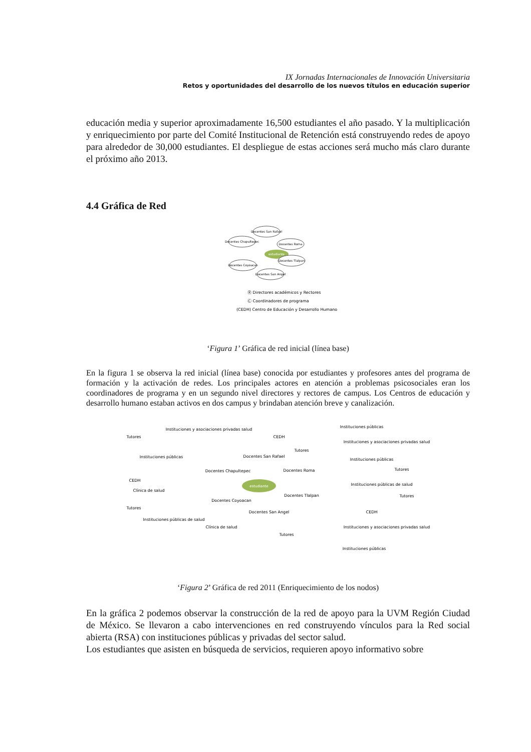IX Jornadas Internacionales de Innovación Universitaria
Retos y oportunidades del desarrollo de los nuevos títulos en educación superior
educación media y superior aproximadamente 16,500 estudiantes el año pasado. Y la multiplicación y enriquecimiento por parte del Comité Institucional de Retención está construyendo redes de apoyo para alrededor de 30,000 estudiantes. El despliegue de estas acciones será mucho más claro durante el próximo año 2013.
4.4 Gráfica de Red
Docentes San Rafael
Docentes Chapultepec
Docentes Roma
Docentes Coyoacan
Docentes Tlalpan
Docentes San Angel
estudiante
Ⓡ Directores académicos y Rectores
Ⓒ Coordinadores de programa
(CEDH) Centro de Educación y Desarrollo Humano
‘Figura 1’ Gráfica de red inicial (línea base)
En la figura 1 se observa la red inicial (línea base) conocida por estudiantes y profesores antes del programa de formación y la activación de redes. Los principales actores en atención a problemas psicosociales eran los coordinadores de programa y en un segundo nivel directores y rectores de campus. Los Centros de educación y desarrollo humano estaban activos en dos campus y brindaban atención breve y canalización.
estudiante
Docentes San Rafael
Docentes Chapultepec
Docentes Roma
Docentes Coyoacan
Docentes Tlalpan
Docentes San Angel
Instituciones y asociaciones privadas salud
Instituciones públicas
Instituciones y asociaciones privadas salud
Tutores
Instituciones públicas
CEDH
CEDH
Tutores
Instituciones públicas
Tutores
Instituciones públicas de salud
Tutores
Clínica de salud
Tutores
Instituciones públicas de salud
Clínica de salud
CEDH
Instituciones y asociaciones privadas salud
Tutores
Instituciones públicas
‘Figura 2’ Gráfica de red 2011 (Enriquecimiento de los nodos)
En la gráfica 2 podemos observar la construcción de la red de apoyo para la UVM Región Ciudad de México. Se llevaron a cabo intervenciones en red construyendo vínculos para la Red social abierta (RSA) con instituciones públicas y privadas del sector salud.
Los estudiantes que asisten en búsqueda de servicios, requieren apoyo informativo sobre